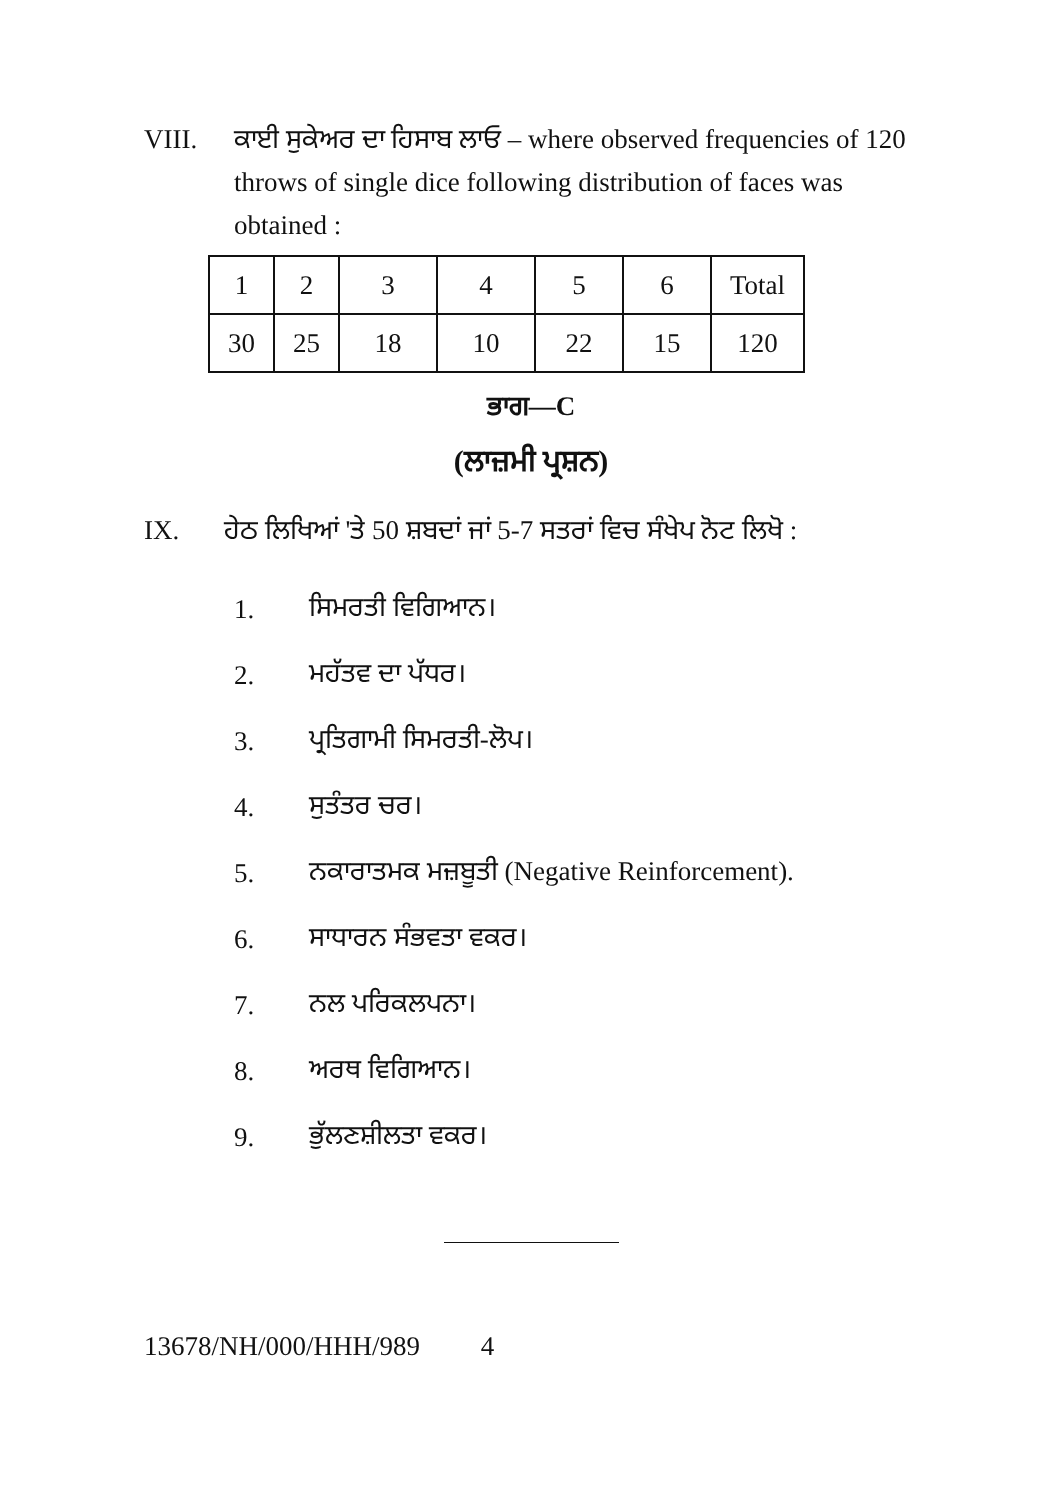VIII. ਕਾਈ ਸੁਕੇਅਰ ਦਾ ਹਿਸਾਬ ਲਾਓ – where observed frequencies of 120 throws of single dice following distribution of faces was obtained :
| 1 | 2 | 3 | 4 | 5 | 6 | Total |
| 30 | 25 | 18 | 10 | 22 | 15 | 120 |
ਭਾਗ—C
(ਲਾਜ਼ਮੀ ਪ੍ਰਸ਼ਨ)
IX. ਹੇਠ ਲਿਖਿਆਂ 'ਤੇ 50 ਸ਼ਬਦਾਂ ਜਾਂ 5-7 ਸਤਰਾਂ ਵਿਚ ਸੰਖੇਪ ਨੋਟ ਲਿਖੋ :
1. ਸਿਮਰਤੀ ਵਿਗਿਆਨ।
2. ਮਹੱਤਵ ਦਾ ਪੱਧਰ।
3. ਪ੍ਰਤਿਗਾਮੀ ਸਿਮਰਤੀ-ਲੋਪ।
4. ਸੁਤੰਤਰ ਚਰ।
5. ਨਕਾਰਾਤਮਕ ਮਜ਼ਬੂਤੀ (Negative Reinforcement).
6. ਸਾਧਾਰਨ ਸੰਭਵਤਾ ਵਕਰ।
7. ਨਲ ਪਰਿਕਲਪਨਾ।
8. ਅਰਥ ਵਿਗਿਆਨ।
9. ਭੁੱਲਣਸ਼ੀਲਤਾ ਵਕਰ।
13678/NH/000/HHH/989 4